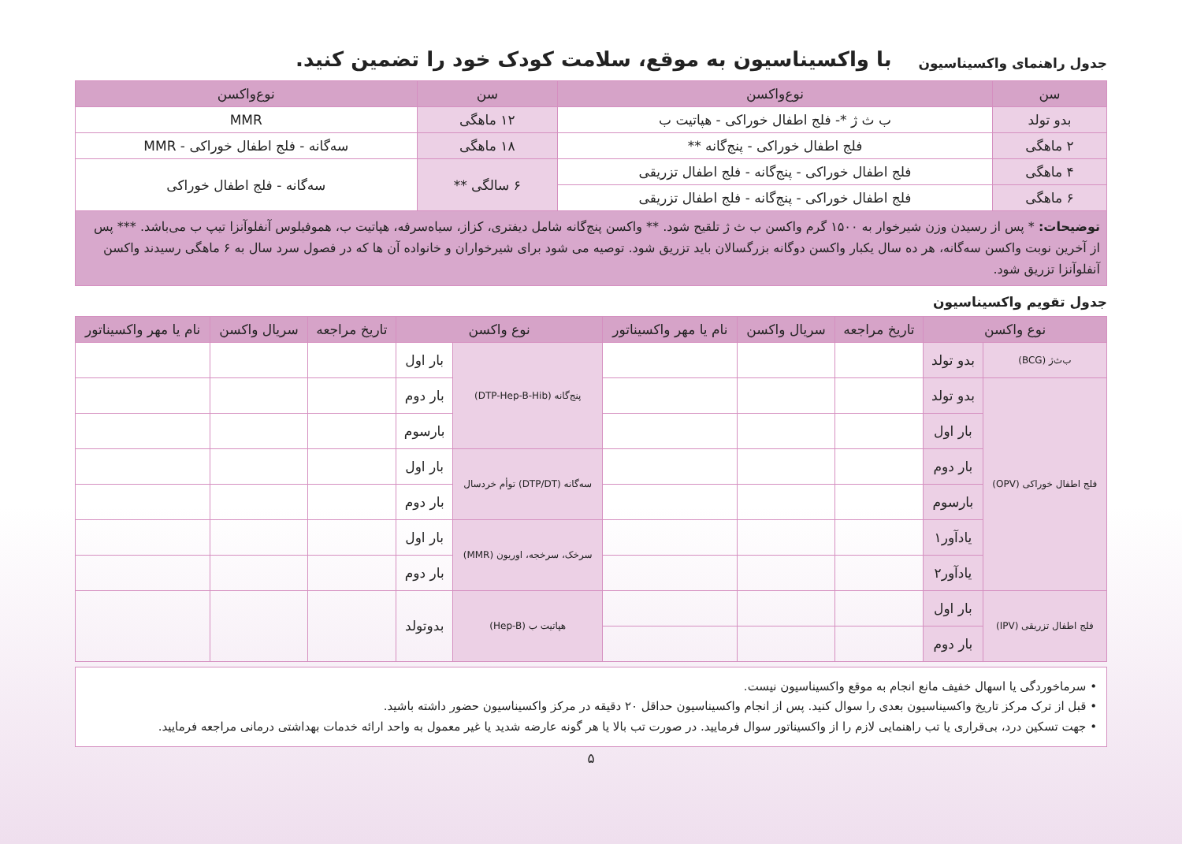جدول راهنمای واکسیناسیون
با واکسیناسیون به موقع، سلامت کودک خود را تضمین کنید.
| سن | نوع‌واکسن | سن | نوع‌واکسن |
| --- | --- | --- | --- |
| بدو تولد | ب ث ژ *- فلج اطفال خوراکی - هپاتیت ب | ۱۲ ماهگی | MMR |
| ۲ ماهگی | فلج اطفال خوراکی - پنج‌گانه ** | ۱۸ ماهگی | سه‌گانه - فلج اطفال خوراکی - MMR |
| ۴ ماهگی | فلج اطفال خوراکی - پنج‌گانه - فلج اطفال تزریقی | ۶ سالگی ** | سه‌گانه - فلج اطفال خوراکی |
| ۶ ماهگی | فلج اطفال خوراکی - پنج‌گانه - فلج اطفال تزریقی | | |
| توضیحات: * پس از رسیدن وزن شیرخوار به ۱۵۰۰ گرم واکسن ب ث ژ تلقیح شود. ** واکسن پنج‌گانه شامل دیفتری، کزاز، سیاه‌سرفه، هپاتیت ب، هموفیلوس آنفلوآنزا تیپ ب می‌باشد. *** پس از آخرین نوبت واکسن سه‌گانه، هر ده سال یکبار واکسن دوگانه بزرگسالان باید تزریق شود. توصیه می شود برای شیرخواران و خانواده آن ها که در فصول سرد سال به ۶ ماهگی رسیدند واکسن آنفلوآنزا تزریق شود. | | | |
جدول تقویم واکسیناسیون
| نوع واکسن | | تاریخ مراجعه | سریال واکسن | نام یا مهر واکسیناتور | نوع واکسن | | تاریخ مراجعه | سریال واکسن | نام یا مهر واکسیناتور |
| --- | --- | --- | --- | --- | --- | --- | --- | --- | --- |
| ب‌ث‌ژ (BCG) | بدو تولد | | | | پنج‌گانه (DTP-Hep-B-Hib) | بار اول | | | |
| فلج اطفال خوراکی (OPV) | بدو تولد | | | | | بار دوم | | | |
| | بار اول | | | | | بارسوم | | | |
| | بار دوم | | | | سه‌گانه (DTP/DT) توأم خردسال | بار اول | | | |
| | بارسوم | | | | | بار دوم | | | |
| | یادآور۱ | | | | سرخک، سرخجه، اوریون (MMR) | بار اول | | | |
| | یادآور۲ | | | | | بار دوم | | | |
| فلج اطفال تزریقی (IPV) | بار اول | | | | هپاتیت ب (Hep-B) | بدوتولد | | | |
| | بار دوم | | | | | | | | |
• سرماخوردگی یا اسهال خفیف مانع انجام به موقع واکسیناسیون نیست.
• قبل از ترک مرکز تاریخ واکسیناسیون بعدی را سوال کنید. پس از انجام واکسیناسیون حداقل ۲۰ دقیقه در مرکز واکسیناسیون حضور داشته باشید.
• جهت تسکین درد، بی‌قراری یا تب راهنمایی لازم را از واکسیناتور سوال فرمایید. در صورت تب بالا یا هر گونه عارضه شدید یا غیر معمول به واحد ارائه خدمات بهداشتی درمانی مراجعه فرمایید.
۵